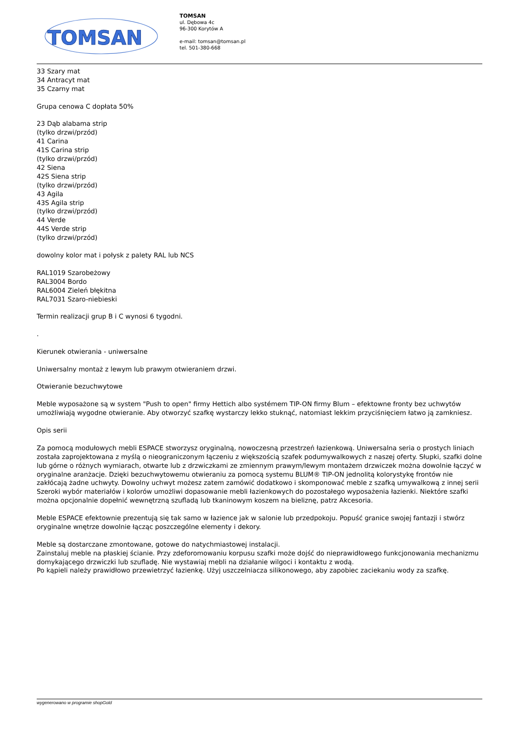TOMSAN
TOMSAN
ul. Dębowa 4c
96-300 Korytów A
e-mail: tomsan@tomsan.pl
tel. 501-380-668
33 Szary mat
34 Antracyt mat
35 Czarny mat
Grupa cenowa C dopłata 50%
23 Dąb alabama strip
(tylko drzwi/przód)
41 Carina
41S Carina strip
(tylko drzwi/przód)
42 Siena
42S Siena strip
(tylko drzwi/przód)
43 Agila
43S Agila strip
(tylko drzwi/przód)
44 Verde
44S Verde strip
(tylko drzwi/przód)
dowolny kolor mat i połysk z palety RAL lub NCS
RAL1019 Szarobeżowy
RAL3004 Bordo
RAL6004 Zieleń błękitna
RAL7031 Szaro-niebieski
Termin realizacji grup B i C wynosi 6 tygodni.
.
Kierunek otwierania - uniwersalne
Uniwersalny montaż z lewym lub prawym otwieraniem drzwi.
Otwieranie bezuchwytowe
Meble wyposażone są w system "Push to open" firmy Hettich albo systémem TIP-ON firmy Blum – efektowne fronty bez uchwytów umożliwiają wygodne otwieranie. Aby otworzyć szafkę wystarczy lekko stuknąć, natomiast lekkim przyciśnięciem łatwo ją zamkniesz.
Opis serii
Za pomocą modułowych mebli ESPACE stworzysz oryginalną, nowoczesną przestrzeń łazienkową. Uniwersalna seria o prostych liniach została zaprojektowana z myślą o nieograniczonym łączeniu z większością szafek podumywalkowych z naszej oferty. Słupki, szafki dolne lub górne o różnych wymiarach, otwarte lub z drzwiczkami ze zmiennym prawym/lewym montażem drzwiczek można dowolnie łączyć w oryginalne aranżacje. Dzięki bezuchwytowemu otwieraniu za pomocą systemu BLUM® TIP-ON jednolitą kolorystykę frontów nie zakłócają żadne uchwyty. Dowolny uchwyt możesz zatem zamówić dodatkowo i skomponować meble z szafką umywalkową z innej serii
Szeroki wybór materiałów i kolorów umożliwi dopasowanie mebli łazienkowych do pozostałego wyposażenia łazienki. Niektóre szafki można opcjonalnie dopełnić wewnętrzną szufladą lub tkaninowym koszem na bieliznę, patrz Akcesoria.
Meble ESPACE efektownie prezentują się tak samo w łazience jak w salonie lub przedpokoju. Popuść granice swojej fantazji i stwórz oryginalne wnętrze dowolnie łącząc poszczególne elementy i dekory.
Meble są dostarczane zmontowane, gotowe do natychmiastowej instalacji.
Zainstaluj meble na płaskiej ścianie. Przy zdeforomowaniu korpusu szafki może dojść do nieprawidłowego funkcjonowania mechanizmu domykającego drzwiczki lub szufladę. Nie wystawiaj mebli na działanie wilgoci i kontaktu z wodą.
Po kąpieli należy prawidłowo przewietrzyć łazienkę. Użyj uszczelniacza silikonowego, aby zapobiec zaciekaniu wody za szafkę.
wygenerowano w programie shopGold